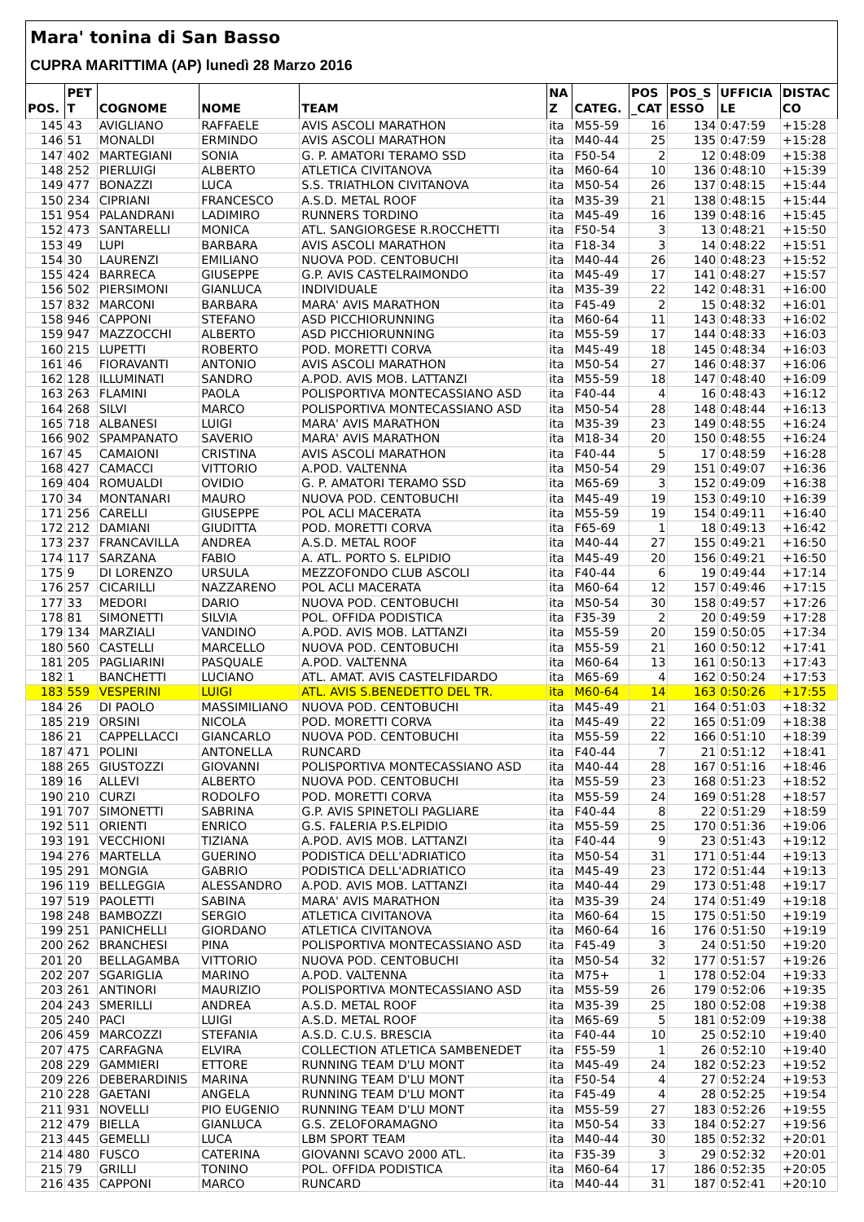Mara' tonina di San Basso
CUPRA MARITTIMA (AP) lunedì 28 Marzo 2016
| POS. | PET T | COGNOME | NOME | TEAM | NA Z | CATEG. | POS _CAT | POS_S ESSO | UFFICIA LE | DISTAC CO |
| --- | --- | --- | --- | --- | --- | --- | --- | --- | --- | --- |
| 145 | 43 | AVIGLIANO | RAFFAELE | AVIS ASCOLI MARATHON | ita | M55-59 | 16 | 134 | 0:47:59 | +15:28 |
| 146 | 51 | MONALDI | ERMINDO | AVIS ASCOLI MARATHON | ita | M40-44 | 25 | 135 | 0:47:59 | +15:28 |
| 147 | 402 | MARTEGIANI | SONIA | G. P. AMATORI TERAMO SSD | ita | F50-54 | 2 | 12 | 0:48:09 | +15:38 |
| 148 | 252 | PIERLUIGI | ALBERTO | ATLETICA CIVITANOVA | ita | M60-64 | 10 | 136 | 0:48:10 | +15:39 |
| 149 | 477 | BONAZZI | LUCA | S.S. TRIATHLON CIVITANOVA | ita | M50-54 | 26 | 137 | 0:48:15 | +15:44 |
| 150 | 234 | CIPRIANI | FRANCESCO | A.S.D. METAL ROOF | ita | M35-39 | 21 | 138 | 0:48:15 | +15:44 |
| 151 | 954 | PALANDRANI | LADIMIRO | RUNNERS TORDINO | ita | M45-49 | 16 | 139 | 0:48:16 | +15:45 |
| 152 | 473 | SANTARELLI | MONICA | ATL. SANGIORGESE R.ROCCHETTI | ita | F50-54 | 3 | 13 | 0:48:21 | +15:50 |
| 153 | 49 | LUPI | BARBARA | AVIS ASCOLI MARATHON | ita | F18-34 | 3 | 14 | 0:48:22 | +15:51 |
| 154 | 30 | LAURENZI | EMILIANO | NUOVA POD. CENTOBUCHI | ita | M40-44 | 26 | 140 | 0:48:23 | +15:52 |
| 155 | 424 | BARRECA | GIUSEPPE | G.P. AVIS CASTELRAIMONDO | ita | M45-49 | 17 | 141 | 0:48:27 | +15:57 |
| 156 | 502 | PIERSIMONI | GIANLUCA | INDIVIDUALE | ita | M35-39 | 22 | 142 | 0:48:31 | +16:00 |
| 157 | 832 | MARCONI | BARBARA | MARA' AVIS MARATHON | ita | F45-49 | 2 | 15 | 0:48:32 | +16:01 |
| 158 | 946 | CAPPONI | STEFANO | ASD PICCHIORUNNING | ita | M60-64 | 11 | 143 | 0:48:33 | +16:02 |
| 159 | 947 | MAZZOCCHI | ALBERTO | ASD PICCHIORUNNING | ita | M55-59 | 17 | 144 | 0:48:33 | +16:03 |
| 160 | 215 | LUPETTI | ROBERTO | POD. MORETTI CORVA | ita | M45-49 | 18 | 145 | 0:48:34 | +16:03 |
| 161 | 46 | FIORAVANTI | ANTONIO | AVIS ASCOLI MARATHON | ita | M50-54 | 27 | 146 | 0:48:37 | +16:06 |
| 162 | 128 | ILLUMINATI | SANDRO | A.POD. AVIS MOB. LATTANZI | ita | M55-59 | 18 | 147 | 0:48:40 | +16:09 |
| 163 | 263 | FLAMINI | PAOLA | POLISPORTIVA MONTECASSIANO ASD | ita | F40-44 | 4 | 16 | 0:48:43 | +16:12 |
| 164 | 268 | SILVI | MARCO | POLISPORTIVA MONTECASSIANO ASD | ita | M50-54 | 28 | 148 | 0:48:44 | +16:13 |
| 165 | 718 | ALBANESI | LUIGI | MARA' AVIS MARATHON | ita | M35-39 | 23 | 149 | 0:48:55 | +16:24 |
| 166 | 902 | SPAMPANATO | SAVERIO | MARA' AVIS MARATHON | ita | M18-34 | 20 | 150 | 0:48:55 | +16:24 |
| 167 | 45 | CAMAIONI | CRISTINA | AVIS ASCOLI MARATHON | ita | F40-44 | 5 | 17 | 0:48:59 | +16:28 |
| 168 | 427 | CAMACCI | VITTORIO | A.POD. VALTENNA | ita | M50-54 | 29 | 151 | 0:49:07 | +16:36 |
| 169 | 404 | ROMUALDI | OVIDIO | G. P. AMATORI TERAMO SSD | ita | M65-69 | 3 | 152 | 0:49:09 | +16:38 |
| 170 | 34 | MONTANARI | MAURO | NUOVA POD. CENTOBUCHI | ita | M45-49 | 19 | 153 | 0:49:10 | +16:39 |
| 171 | 256 | CARELLI | GIUSEPPE | POL ACLI MACERATA | ita | M55-59 | 19 | 154 | 0:49:11 | +16:40 |
| 172 | 212 | DAMIANI | GIUDITTA | POD. MORETTI CORVA | ita | F65-69 | 1 | 18 | 0:49:13 | +16:42 |
| 173 | 237 | FRANCAVILLA | ANDREA | A.S.D. METAL ROOF | ita | M40-44 | 27 | 155 | 0:49:21 | +16:50 |
| 174 | 117 | SARZANA | FABIO | A. ATL. PORTO S. ELPIDIO | ita | M45-49 | 20 | 156 | 0:49:21 | +16:50 |
| 175 | 9 | DI LORENZO | URSULA | MEZZOFONDO CLUB ASCOLI | ita | F40-44 | 6 | 19 | 0:49:44 | +17:14 |
| 176 | 257 | CICARILLI | NAZZARENO | POL ACLI MACERATA | ita | M60-64 | 12 | 157 | 0:49:46 | +17:15 |
| 177 | 33 | MEDORI | DARIO | NUOVA POD. CENTOBUCHI | ita | M50-54 | 30 | 158 | 0:49:57 | +17:26 |
| 178 | 81 | SIMONETTI | SILVIA | POL. OFFIDA PODISTICA | ita | F35-39 | 2 | 20 | 0:49:59 | +17:28 |
| 179 | 134 | MARZIALI | VANDINO | A.POD. AVIS MOB. LATTANZI | ita | M55-59 | 20 | 159 | 0:50:05 | +17:34 |
| 180 | 560 | CASTELLI | MARCELLO | NUOVA POD. CENTOBUCHI | ita | M55-59 | 21 | 160 | 0:50:12 | +17:41 |
| 181 | 205 | PAGLIARINI | PASQUALE | A.POD. VALTENNA | ita | M60-64 | 13 | 161 | 0:50:13 | +17:43 |
| 182 | 1 | BANCHETTI | LUCIANO | ATL. AMAT. AVIS CASTELFIDARDO | ita | M65-69 | 4 | 162 | 0:50:24 | +17:53 |
| 183 | 559 | VESPERINI | LUIGI | ATL. AVIS S.BENEDETTO DEL TR. | ita | M60-64 | 14 | 163 | 0:50:26 | +17:55 |
| 184 | 26 | DI PAOLO | MASSIMILIANO | NUOVA POD. CENTOBUCHI | ita | M45-49 | 21 | 164 | 0:51:03 | +18:32 |
| 185 | 219 | ORSINI | NICOLA | POD. MORETTI CORVA | ita | M45-49 | 22 | 165 | 0:51:09 | +18:38 |
| 186 | 21 | CAPPELLACCI | GIANCARLO | NUOVA POD. CENTOBUCHI | ita | M55-59 | 22 | 166 | 0:51:10 | +18:39 |
| 187 | 471 | POLINI | ANTONELLA | RUNCARD | ita | F40-44 | 7 | 21 | 0:51:12 | +18:41 |
| 188 | 265 | GIUSTOZZI | GIOVANNI | POLISPORTIVA MONTECASSIANO ASD | ita | M40-44 | 28 | 167 | 0:51:16 | +18:46 |
| 189 | 16 | ALLEVI | ALBERTO | NUOVA POD. CENTOBUCHI | ita | M55-59 | 23 | 168 | 0:51:23 | +18:52 |
| 190 | 210 | CURZI | RODOLFO | POD. MORETTI CORVA | ita | M55-59 | 24 | 169 | 0:51:28 | +18:57 |
| 191 | 707 | SIMONETTI | SABRINA | G.P. AVIS SPINETOLI PAGLIARE | ita | F40-44 | 8 | 22 | 0:51:29 | +18:59 |
| 192 | 511 | ORIENTI | ENRICO | G.S. FALERIA P.S.ELPIDIO | ita | M55-59 | 25 | 170 | 0:51:36 | +19:06 |
| 193 | 191 | VECCHIONI | TIZIANA | A.POD. AVIS MOB. LATTANZI | ita | F40-44 | 9 | 23 | 0:51:43 | +19:12 |
| 194 | 276 | MARTELLA | GUERINO | PODISTICA DELL'ADRIATICO | ita | M50-54 | 31 | 171 | 0:51:44 | +19:13 |
| 195 | 291 | MONGIA | GABRIO | PODISTICA DELL'ADRIATICO | ita | M45-49 | 23 | 172 | 0:51:44 | +19:13 |
| 196 | 119 | BELLEGGIA | ALESSANDRO | A.POD. AVIS MOB. LATTANZI | ita | M40-44 | 29 | 173 | 0:51:48 | +19:17 |
| 197 | 519 | PAOLETTI | SABINA | MARA' AVIS MARATHON | ita | M35-39 | 24 | 174 | 0:51:49 | +19:18 |
| 198 | 248 | BAMBOZZI | SERGIO | ATLETICA CIVITANOVA | ita | M60-64 | 15 | 175 | 0:51:50 | +19:19 |
| 199 | 251 | PANICHELLI | GIORDANO | ATLETICA CIVITANOVA | ita | M60-64 | 16 | 176 | 0:51:50 | +19:19 |
| 200 | 262 | BRANCHESI | PINA | POLISPORTIVA MONTECASSIANO ASD | ita | F45-49 | 3 | 24 | 0:51:50 | +19:20 |
| 201 | 20 | BELLAGAMBA | VITTORIO | NUOVA POD. CENTOBUCHI | ita | M50-54 | 32 | 177 | 0:51:57 | +19:26 |
| 202 | 207 | SGARIGLIA | MARINO | A.POD. VALTENNA | ita | M75+ | 1 | 178 | 0:52:04 | +19:33 |
| 203 | 261 | ANTINORI | MAURIZIO | POLISPORTIVA MONTECASSIANO ASD | ita | M55-59 | 26 | 179 | 0:52:06 | +19:35 |
| 204 | 243 | SMERILLI | ANDREA | A.S.D. METAL ROOF | ita | M35-39 | 25 | 180 | 0:52:08 | +19:38 |
| 205 | 240 | PACI | LUIGI | A.S.D. METAL ROOF | ita | M65-69 | 5 | 181 | 0:52:09 | +19:38 |
| 206 | 459 | MARCOZZI | STEFANIA | A.S.D. C.U.S. BRESCIA | ita | F40-44 | 10 | 25 | 0:52:10 | +19:40 |
| 207 | 475 | CARFAGNA | ELVIRA | COLLECTION ATLETICA SAMBENEDET | ita | F55-59 | 1 | 26 | 0:52:10 | +19:40 |
| 208 | 229 | GAMMIERI | ETTORE | RUNNING TEAM D'LU MONT | ita | M45-49 | 24 | 182 | 0:52:23 | +19:52 |
| 209 | 226 | DEBERARDINIS | MARINA | RUNNING TEAM D'LU MONT | ita | F50-54 | 4 | 27 | 0:52:24 | +19:53 |
| 210 | 228 | GAETANI | ANGELA | RUNNING TEAM D'LU MONT | ita | F45-49 | 4 | 28 | 0:52:25 | +19:54 |
| 211 | 931 | NOVELLI | PIO EUGENIO | RUNNING TEAM D'LU MONT | ita | M55-59 | 27 | 183 | 0:52:26 | +19:55 |
| 212 | 479 | BIELLA | GIANLUCA | G.S. ZELOFORAMAGNO | ita | M50-54 | 33 | 184 | 0:52:27 | +19:56 |
| 213 | 445 | GEMELLI | LUCA | LBM SPORT TEAM | ita | M40-44 | 30 | 185 | 0:52:32 | +20:01 |
| 214 | 480 | FUSCO | CATERINA | GIOVANNI SCAVO 2000 ATL. | ita | F35-39 | 3 | 29 | 0:52:32 | +20:01 |
| 215 | 79 | GRILLI | TONINO | POL. OFFIDA PODISTICA | ita | M60-64 | 17 | 186 | 0:52:35 | +20:05 |
| 216 | 435 | CAPPONI | MARCO | RUNCARD | ita | M40-44 | 31 | 187 | 0:52:41 | +20:10 |